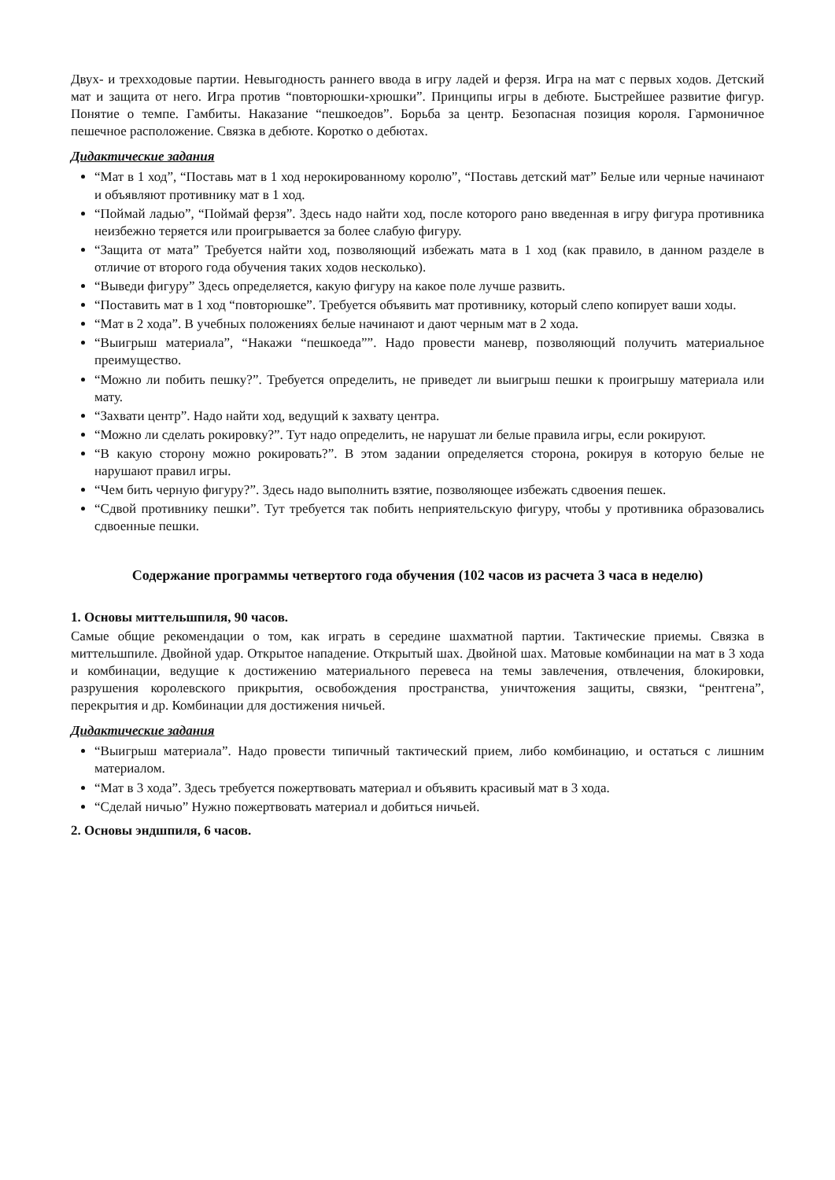Двух- и трехходовые партии. Невыгодность раннего ввода в игру ладей и ферзя. Игра на мат с первых ходов. Детский мат и защита от него. Игра против “повторюшки-хрюшки”. Принципы игры в дебюте. Быстрейшее развитие фигур. Понятие о темпе. Гамбиты. Наказание “пешкоедов”. Борьба за центр. Безопасная позиция короля. Гармоничное пешечное расположение. Связка в дебюте. Коротко о дебютах.
Дидактические задания
“Мат в 1 ход”, “Поставь мат в 1 ход нерокированному королю”, “Поставь детский мат” Белые или черные начинают и объявляют противнику мат в 1 ход.
“Поймай ладью”, “Поймай ферзя”. Здесь надо найти ход, после которого рано введенная в игру фигура противника неизбежно теряется или проигрывается за более слабую фигуру.
“Защита от мата” Требуется найти ход, позволяющий избежать мата в 1 ход (как правило, в данном разделе в отличие от второго года обучения таких ходов несколько).
“Выведи фигуру” Здесь определяется, какую фигуру на какое поле лучше развить.
“Поставить мат в 1 ход “повторюшке”. Требуется объявить мат противнику, который слепо копирует ваши ходы.
“Мат в 2 хода”. В учебных положениях белые начинают и дают черным мат в 2 хода.
“Выигрыш материала”, “Накажи “пешкоеда””. Надо провести маневр, позволяющий получить материальное преимущество.
“Можно ли побить пешку?”. Требуется определить, не приведет ли выигрыш пешки к проигрышу материала или мату.
“Захвати центр”. Надо найти ход, ведущий к захвату центра.
“Можно ли сделать рокировку?”. Тут надо определить, не нарушат ли белые правила игры, если рокируют.
“В какую сторону можно рокировать?”. В этом задании определяется сторона, рокируя в которую белые не нарушают правил игры.
“Чем бить черную фигуру?”. Здесь надо выполнить взятие, позволяющее избежать сдвоения пешек.
“Сдвой противнику пешки”. Тут требуется так побить неприятельскую фигуру, чтобы у противника образовались сдвоенные пешки.
Содержание программы четвертого года обучения (102 часов из расчета 3 часа в неделю)
1. Основы миттельшпиля, 90 часов.
Самые общие рекомендации о том, как играть в середине шахматной партии. Тактические приемы. Связка в миттельшпиле. Двойной удар. Открытое нападение. Открытый шах. Двойной шах. Матовые комбинации на мат в 3 хода и комбинации, ведущие к достижению материального перевеса на темы завлечения, отвлечения, блокировки, разрушения королевского прикрытия, освобождения пространства, уничтожения защиты, связки, “рентгена”, перекрытия и др. Комбинации для достижения ничьей.
Дидактические задания
“Выигрыш материала”. Надо провести типичный тактический прием, либо комбинацию, и остаться с лишним материалом.
“Мат в 3 хода”. Здесь требуется пожертвовать материал и объявить красивый мат в 3 хода.
“Сделай ничью” Нужно пожертвовать материал и добиться ничьей.
2. Основы эндшпиля, 6 часов.